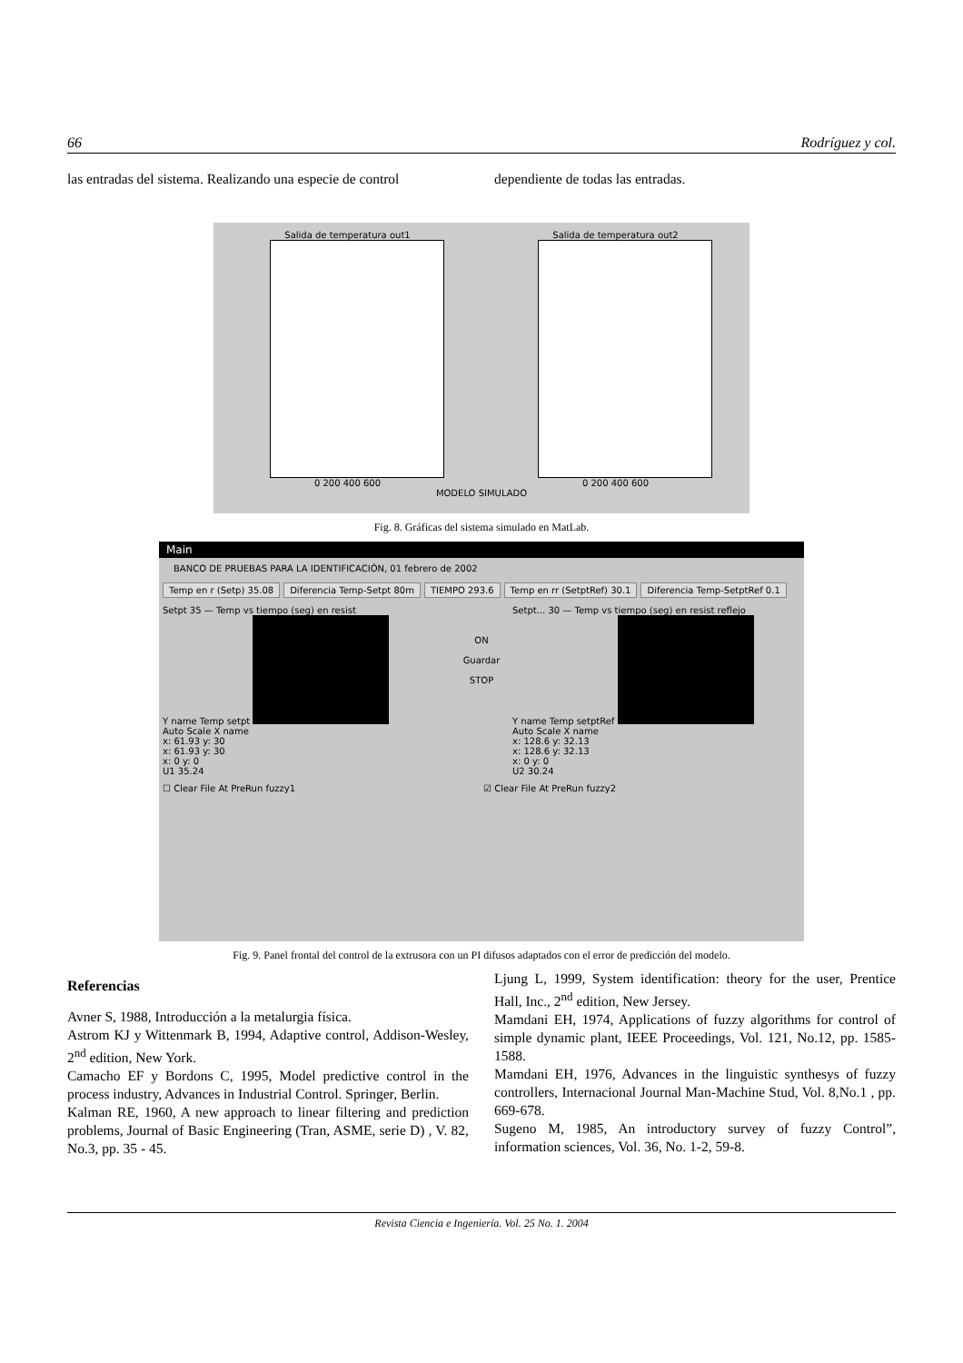66 Rodríguez y col.
las entradas del sistema. Realizando una especie de control
dependiente de todas las entradas.
Salida de temperatura out1
0 200 400 600
Salida de temperatura out2
0 200 400 600
MODELO SIMULADO
Fig. 8. Gráficas del sistema simulado en MatLab.
Main
BANCO DE PRUEBAS PARA LA IDENTIFICACIÓN, 01 febrero de 2002
Temp en r (Setp) 35.08 Diferencia Temp-Setpt 80m TIEMPO 293.6 Temp en rr (SetptRef) 30.1 Diferencia Temp-SetptRef 0.1
Setpt 35 — Temp vs tiempo (seg) en resist
Y name Temp setpt
Auto Scale X name
x: 61.93 y: 30
x: 61.93 y: 30
x: 0 y: 0
U1 35.24
ON
Guardar
STOP
Setpt... 30 — Temp vs tiempo (seg) en resist reflejo
Y name Temp setptRef
Auto Scale X name
x: 128.6 y: 32.13
x: 128.6 y: 32.13
x: 0 y: 0
U2 30.24
☐ Clear File At PreRun fuzzy1 ☑ Clear File At PreRun fuzzy2
Fig. 9. Panel frontal del control de la extrusora con un PI difusos adaptados con el error de predicción del modelo.
Referencias
Avner S, 1988, Introducción a la metalurgia física.
Astrom KJ y Wittenmark B, 1994, Adaptive control, Addison-Wesley, 2<sup>nd</sup> edition, New York.
Camacho EF y Bordons C, 1995, Model predictive control in the process industry, Advances in Industrial Control. Springer, Berlin.
Kalman RE, 1960, A new approach to linear filtering and prediction problems, Journal of Basic Engineering (Tran, ASME, serie D) , V. 82, No.3, pp. 35 - 45.
Ljung L, 1999, System identification: theory for the user, Prentice Hall, Inc., 2<sup>nd</sup> edition, New Jersey.
Mamdani EH, 1974, Applications of fuzzy algorithms for control of simple dynamic plant, IEEE Proceedings, Vol. 121, No.12, pp. 1585-1588.
Mamdani EH, 1976, Advances in the linguistic synthesys of fuzzy controllers, Internacional Journal Man-Machine Stud, Vol. 8,No.1 , pp. 669-678.
Sugeno M, 1985, An introductory survey of fuzzy Control”, information sciences, Vol. 36, No. 1-2, 59-8.
Revista Ciencia e Ingeniería. Vol. 25 No. 1. 2004